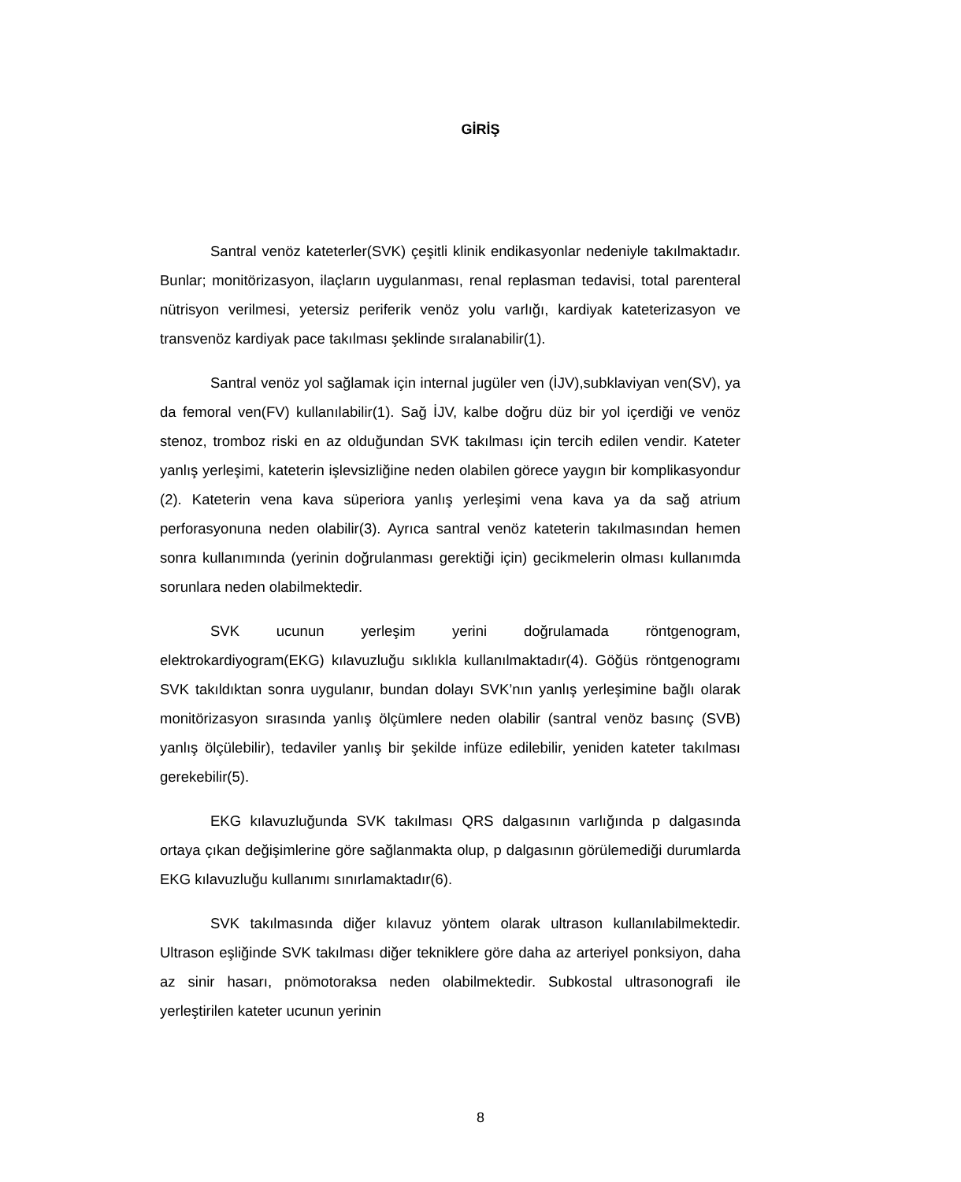GİRİŞ
Santral venöz kateterler(SVK) çeşitli klinik endikasyonlar nedeniyle takılmaktadır. Bunlar; monitörizasyon, ilaçların uygulanması, renal replasman tedavisi, total parenteral nütrisyon verilmesi, yetersiz periferik venöz yolu varlığı, kardiyak kateterizasyon ve transvenöz kardiyak pace takılması şeklinde sıralanabilir(1).
Santral venöz yol sağlamak için internal jugüler ven (İJV),subklaviyan ven(SV), ya da femoral ven(FV) kullanılabilir(1). Sağ İJV, kalbe doğru düz bir yol içerdiği ve venöz stenoz, tromboz riski en az olduğundan SVK takılması için tercih edilen vendir. Kateter yanlış yerleşimi, kateterin işlevsizliğine neden olabilen görece yaygın bir komplikasyondur (2). Kateterin vena kava süperiora yanlış yerleşimi vena kava ya da sağ atrium perforasyonuna neden olabilir(3). Ayrıca santral venöz kateterin takılmasından hemen sonra kullanımında (yerinin doğrulanması gerektiği için) gecikmelerin olması kullanımda sorunlara neden olabilmektedir.
SVK ucunun yerleşim yerini doğrulamada röntgenogram, elektrokardiyogram(EKG) kılavuzluğu sıklıkla kullanılmaktadır(4). Göğüs röntgenogramı SVK takıldıktan sonra uygulanır, bundan dolayı SVK’nın yanlış yerleşimine bağlı olarak monitörizasyon sırasında yanlış ölçümlere neden olabilir (santral venöz basınç (SVB) yanlış ölçülebilir), tedaviler yanlış bir şekilde infüze edilebilir, yeniden kateter takılması gerekebilir(5).
EKG kılavuzluğunda SVK takılması QRS dalgasının varlığında p dalgasında ortaya çıkan değişimlerine göre sağlanmakta olup, p dalgasının görülemediği durumlarda EKG kılavuzluğu kullanımı sınırlamaktadır(6).
SVK takılmasında diğer kılavuz yöntem olarak ultrason kullanılabilmektedir. Ultrason eşliğinde SVK takılması diğer tekniklere göre daha az arteriyel ponksiyon, daha az sinir hasarı, pnömotoraksa neden olabilmektedir. Subkostal ultrasonografi ile yerleştirilen kateter ucunun yerinin
8